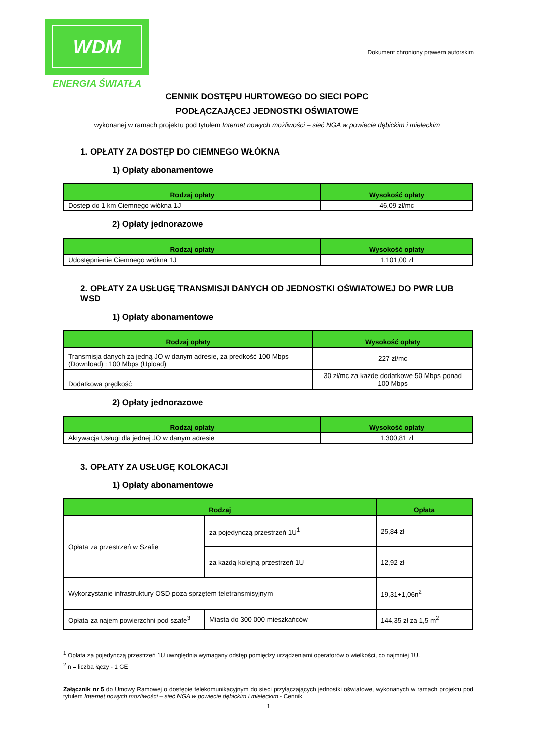WDM
ENERGIA ŚWIATŁA
Dokument chroniony prawem autorskim
CENNIK DOSTĘPU HURTOWEGO DO SIECI POPC
PODŁĄCZAJĄCEJ JEDNOSTKI OŚWIATOWE
wykonanej w ramach projektu pod tytułem Internet nowych możliwości – sieć NGA w powiecie dębickim i mieleckim
1. OPŁATY ZA DOSTĘP DO CIEMNEGO WŁÓKNA
1) Opłaty abonamentowe
| Rodzaj opłaty | Wysokość opłaty |
| --- | --- |
| Dostęp do 1 km Ciemnego włókna 1J | 46,09 zł/mc |
2) Opłaty jednorazowe
| Rodzaj opłaty | Wysokość opłaty |
| --- | --- |
| Udostępnienie Ciemnego włókna 1J | 1.101,00 zł |
2. OPŁATY ZA USŁUGĘ TRANSMISJI DANYCH OD JEDNOSTKI OŚWIATOWEJ DO PWR LUB WSD
1) Opłaty abonamentowe
| Rodzaj opłaty | Wysokość opłaty |
| --- | --- |
| Transmisja danych za jedną JO w danym adresie, za prędkość 100 Mbps (Download) : 100 Mbps (Upload) | 227 zł/mc |
| Dodatkowa prędkość | 30 zł/mc za każde dodatkowe 50 Mbps ponad 100 Mbps |
2) Opłaty jednorazowe
| Rodzaj opłaty | Wysokość opłaty |
| --- | --- |
| Aktywacja Usługi dla jednej JO w danym adresie | 1.300,81 zł |
3. OPŁATY ZA USŁUGĘ KOLOKACJI
1) Opłaty abonamentowe
| Rodzaj | | Opłata |
| --- | --- | --- |
| Opłata za przestrzeń w Szafie | za pojedynczą przestrzeń 1U<sup>1</sup> | 25,84 zł |
| | za każdą kolejną przestrzeń 1U | 12,92 zł |
| Wykorzystanie infrastruktury OSD poza sprzętem teletransmisyjnym | | 19,31+1,06n<sup>2</sup> |
| Opłata za najem powierzchni pod szafę<sup>3</sup> | Miasta do 300 000 mieszkańców | 144,35 zł za 1,5 m<sup>2</sup> |
<sup>1</sup> Opłata za pojedynczą przestrzeń 1U uwzględnia wymagany odstęp pomiędzy urządzeniami operatorów o wielkości, co najmniej 1U.
<sup>2</sup> n = liczba łączy - 1 GE
Załącznik nr 5 do Umowy Ramowej o dostępie telekomunikacyjnym do sieci przyłączających jednostki oświatowe, wykonanych w ramach projektu pod tytułem Internet nowych możliwości – sieć NGA w powiecie dębickim i mieleckim - Cennik
1